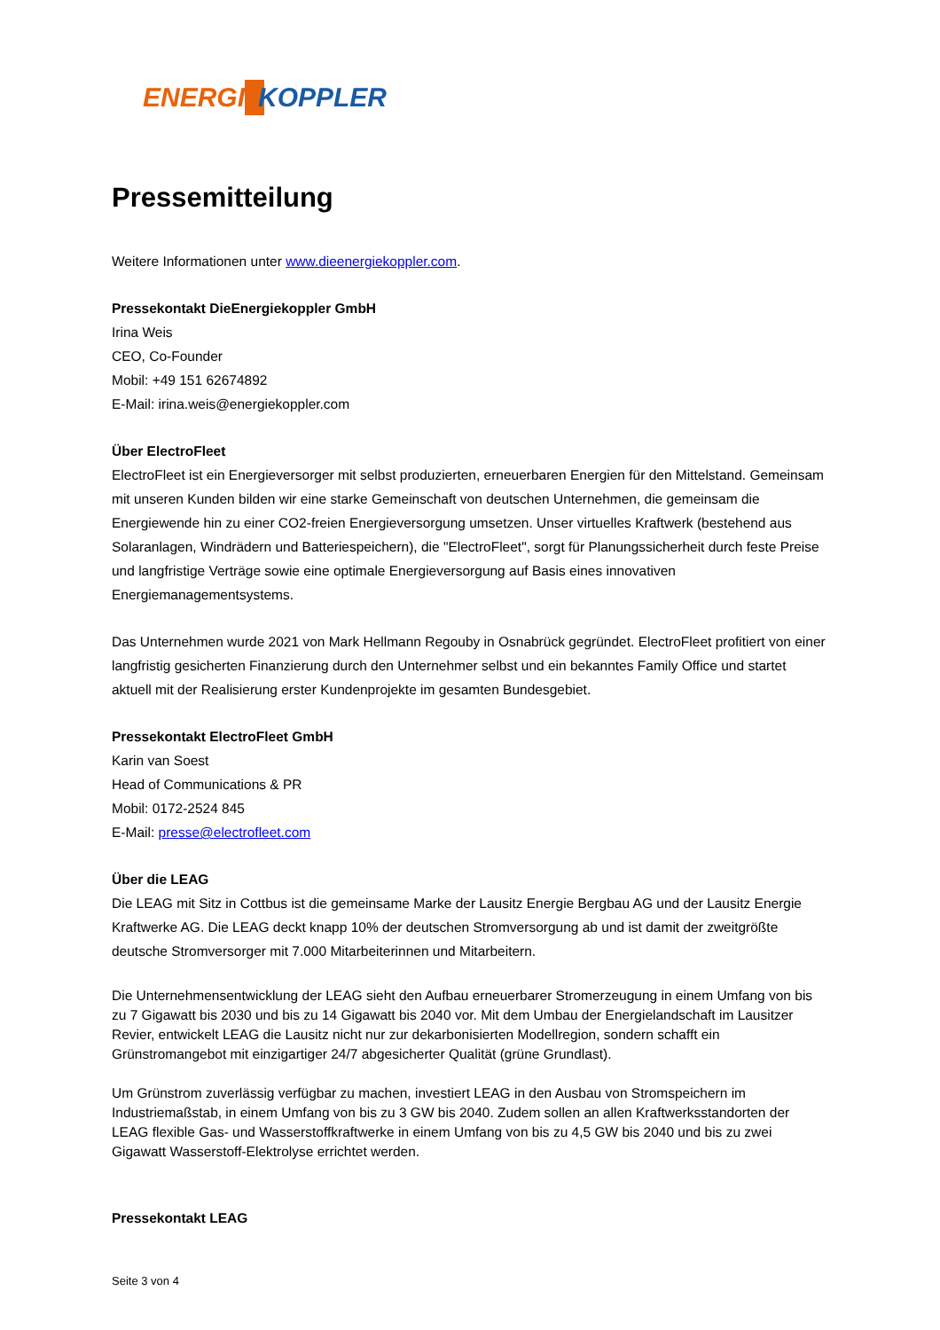ENERGI
KOPPLER
Pressemitteilung
Weitere Informationen unter www.dieenergiekoppler.com.
Pressekontakt DieEnergiekoppler GmbH
Irina Weis
CEO, Co-Founder
Mobil: +49 151 62674892
E-Mail: irina.weis@energiekoppler.com
Über ElectroFleet
ElectroFleet ist ein Energieversorger mit selbst produzierten, erneuerbaren Energien für den Mittelstand. Gemeinsam mit unseren Kunden bilden wir eine starke Gemeinschaft von deutschen Unternehmen, die gemeinsam die Energiewende hin zu einer CO2-freien Energieversorgung umsetzen. Unser virtuelles Kraftwerk (bestehend aus Solaranlagen, Windrädern und Batteriespeichern), die "ElectroFleet", sorgt für Planungssicherheit durch feste Preise und langfristige Verträge sowie eine optimale Energieversorgung auf Basis eines innovativen Energiemanagementsystems.
Das Unternehmen wurde 2021 von Mark Hellmann Regouby in Osnabrück gegründet. ElectroFleet profitiert von einer langfristig gesicherten Finanzierung durch den Unternehmer selbst und ein bekanntes Family Office und startet aktuell mit der Realisierung erster Kundenprojekte im gesamten Bundesgebiet.
Pressekontakt ElectroFleet GmbH
Karin van Soest
Head of Communications & PR
Mobil: 0172-2524 845
E-Mail: presse@electrofleet.com
Über die LEAG
Die LEAG mit Sitz in Cottbus ist die gemeinsame Marke der Lausitz Energie Bergbau AG und der Lausitz Energie Kraftwerke AG. Die LEAG deckt knapp 10% der deutschen Stromversorgung ab und ist damit der zweitgrößte deutsche Stromversorger mit 7.000 Mitarbeiterinnen und Mitarbeitern.
Die Unternehmensentwicklung der LEAG sieht den Aufbau erneuerbarer Stromerzeugung in einem Umfang von bis zu 7 Gigawatt bis 2030 und bis zu 14 Gigawatt bis 2040 vor. Mit dem Umbau der Energielandschaft im Lausitzer Revier, entwickelt LEAG die Lausitz nicht nur zur dekarbonisierten Modellregion, sondern schafft ein Grünstromangebot mit einzigartiger 24/7 abgesicherter Qualität (grüne Grundlast).
Um Grünstrom zuverlässig verfügbar zu machen, investiert LEAG in den Ausbau von Stromspeichern im Industriemaßstab, in einem Umfang von bis zu 3 GW bis 2040. Zudem sollen an allen Kraftwerksstandorten der LEAG flexible Gas- und Wasserstoffkraftwerke in einem Umfang von bis zu 4,5 GW bis 2040 und bis zu zwei Gigawatt Wasserstoff-Elektrolyse errichtet werden.
Pressekontakt LEAG
Seite 3 von 4